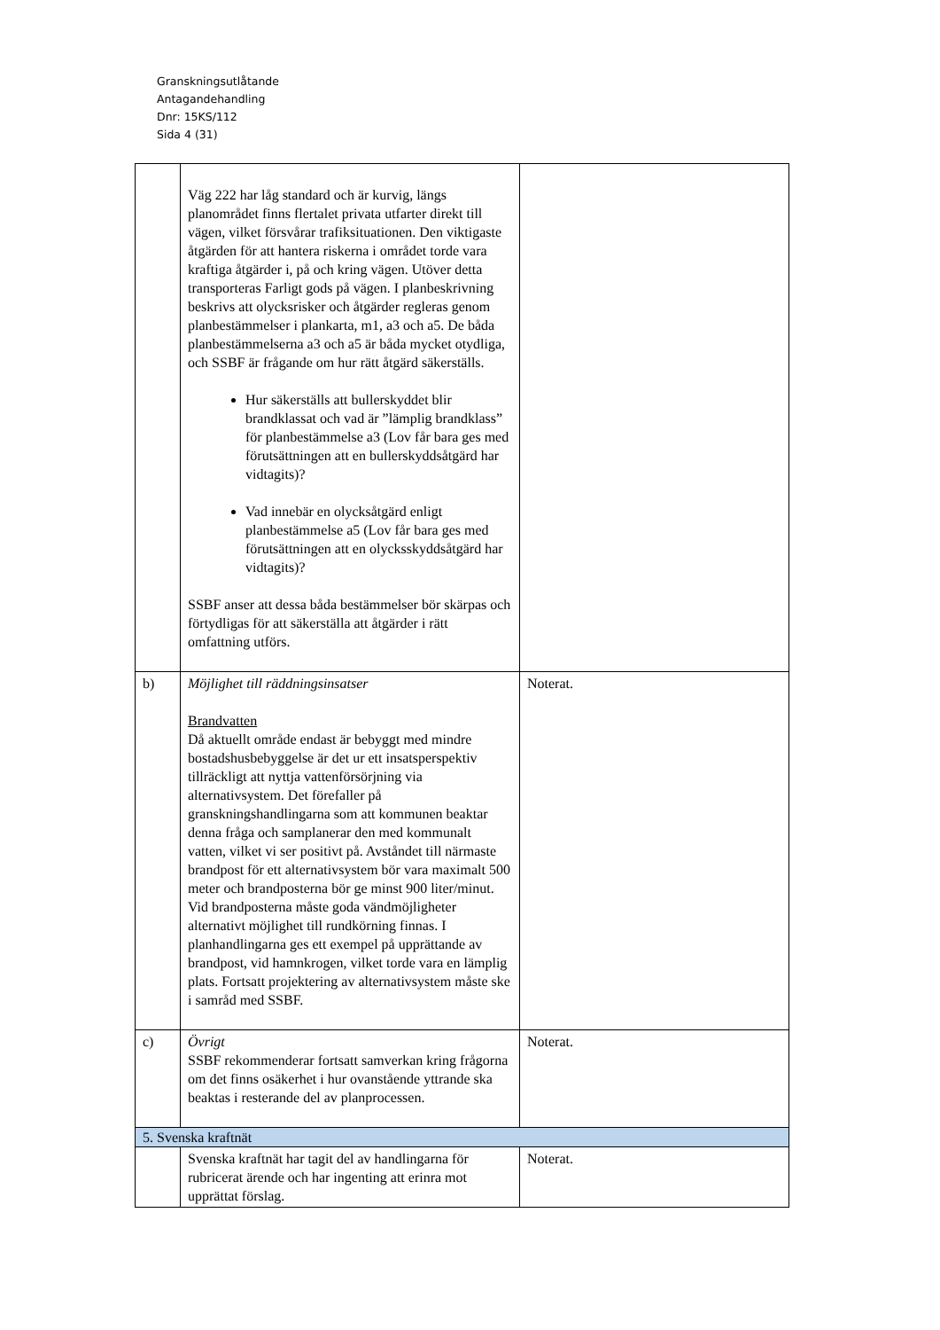Granskningsutlåtande
Antagandehandling
Dnr: 15KS/112
Sida 4 (31)
| | Väg 222 har låg standard och är kurvig, längs planområdet finns flertalet privata utfarter direkt till vägen, vilket försvårar trafiksituationen. Den viktigaste åtgärden för att hantera riskerna i området torde vara kraftiga åtgärder i, på och kring vägen. Utöver detta transporteras Farligt gods på vägen. I planbeskrivning beskrivs att olycksrisker och åtgärder regleras genom planbestämmelser i plankarta, m1, a3 och a5. De båda planbestämmelserna a3 och a5 är båda mycket otydliga, och SSBF är frågande om hur rätt åtgärd säkerställs. Hur säkerställs att bullerskyddet blir brandklassat och vad är ”lämplig brandklass” för planbestämmelse a3 (Lov får bara ges med förutsättningen att en bullerskyddsåtgärd har vidtagits)? Vad innebär en olycksåtgärd enligt planbestämmelse a5 (Lov får bara ges med förutsättningen att en olycksskyddsåtgärd har vidtagits)? SSBF anser att dessa båda bestämmelser bör skärpas och förtydligas för att säkerställa att åtgärder i rätt omfattning utförs. | |
| b) | Möjlighet till räddningsinsatser Brandvatten Då aktuellt område endast är bebyggt med mindre bostadshusbebyggelse är det ur ett insatsperspektiv tillräckligt att nyttja vattenförsörjning via alternativsystem. Det förefaller på granskningshandlingarna som att kommunen beaktar denna fråga och samplanerar den med kommunalt vatten, vilket vi ser positivt på. Avståndet till närmaste brandpost för ett alternativsystem bör vara maximalt 500 meter och brandposterna bör ge minst 900 liter/minut. Vid brandposterna måste goda vändmöjligheter alternativt möjlighet till rundkörning finnas. I planhandlingarna ges ett exempel på upprättande av brandpost, vid hamnkrogen, vilket torde vara en lämplig plats. Fortsatt projektering av alternativsystem måste ske i samråd med SSBF. | Noterat. |
| c) | Övrigt SSBF rekommenderar fortsatt samverkan kring frågorna om det finns osäkerhet i hur ovanstående yttrande ska beaktas i resterande del av planprocessen. | Noterat. |
| 5. Svenska kraftnät | | |
| | Svenska kraftnät har tagit del av handlingarna för rubricerat ärende och har ingenting att erinra mot upprättat förslag. | Noterat. |